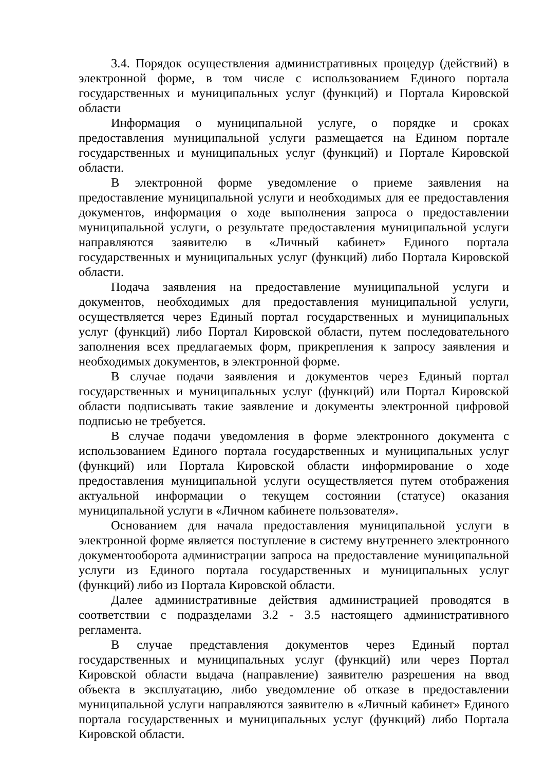3.4. Порядок осуществления административных процедур (действий) в электронной форме, в том числе с использованием Единого портала государственных и муниципальных услуг (функций) и Портала Кировской области
Информация о муниципальной услуге, о порядке и сроках предоставления муниципальной услуги размещается на Едином портале государственных и муниципальных услуг (функций) и Портале Кировской области.
В электронной форме уведомление о приеме заявления на предоставление муниципальной услуги и необходимых для ее предоставления документов, информация о ходе выполнения запроса о предоставлении муниципальной услуги, о результате предоставления муниципальной услуги направляются заявителю в «Личный кабинет» Единого портала государственных и муниципальных услуг (функций) либо Портала Кировской области.
Подача заявления на предоставление муниципальной услуги и документов, необходимых для предоставления муниципальной услуги, осуществляется через Единый портал государственных и муниципальных услуг (функций) либо Портал Кировской области, путем последовательного заполнения всех предлагаемых форм, прикрепления к запросу заявления и необходимых документов, в электронной форме.
В случае подачи заявления и документов через Единый портал государственных и муниципальных услуг (функций) или Портал Кировской области подписывать такие заявление и документы электронной цифровой подписью не требуется.
В случае подачи уведомления в форме электронного документа с использованием Единого портала государственных и муниципальных услуг (функций) или Портала Кировской области информирование о ходе предоставления муниципальной услуги осуществляется путем отображения актуальной информации о текущем состоянии (статусе) оказания муниципальной услуги в «Личном кабинете пользователя».
Основанием для начала предоставления муниципальной услуги в электронной форме является поступление в систему внутреннего электронного документооборота администрации запроса на предоставление муниципальной услуги из Единого портала государственных и муниципальных услуг (функций) либо из Портала Кировской области.
Далее административные действия администрацией проводятся в соответствии с подразделами 3.2 - 3.5 настоящего административного регламента.
В случае представления документов через Единый портал государственных и муниципальных услуг (функций) или через Портал Кировской области выдача (направление) заявителю разрешения на ввод объекта в эксплуатацию, либо уведомление об отказе в предоставлении муниципальной услуги направляются заявителю в «Личный кабинет» Единого портала государственных и муниципальных услуг (функций) либо Портала Кировской области.